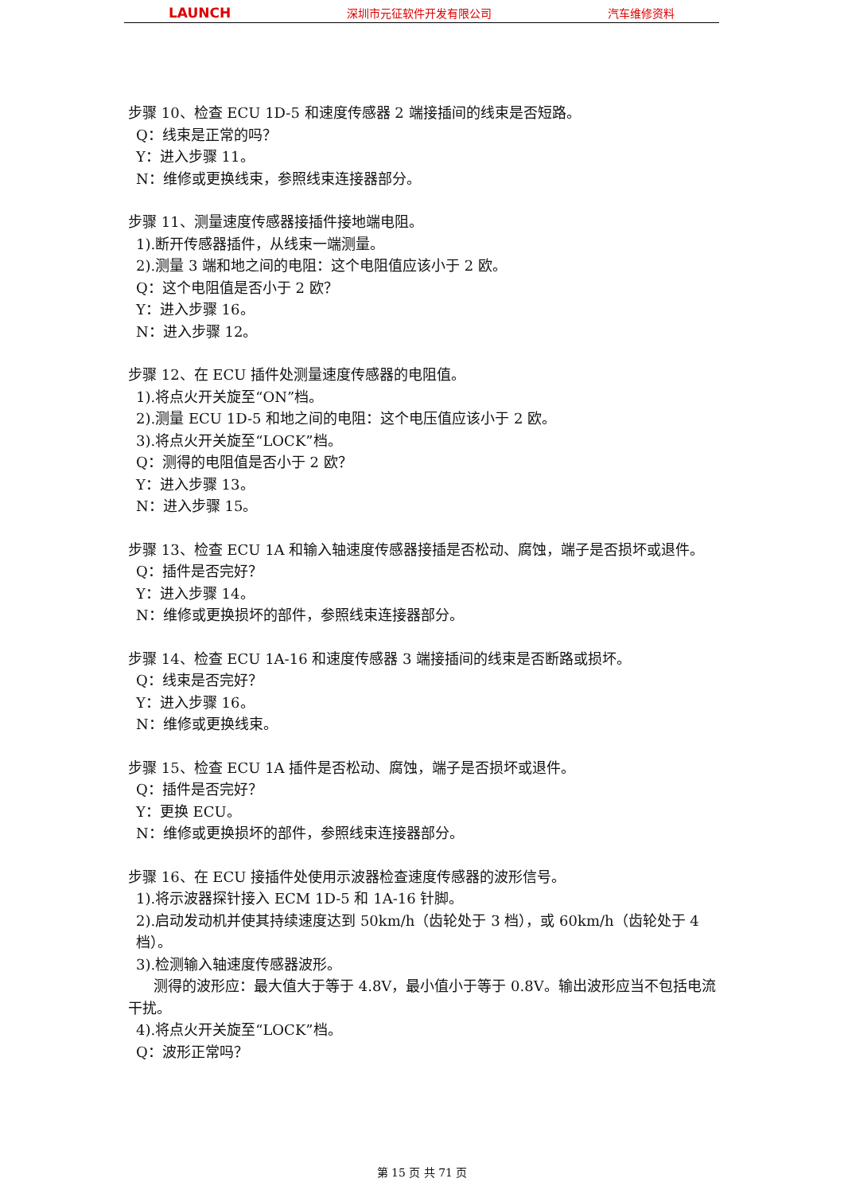LAUNCH 深圳市元征软件开发有限公司 汽车维修资料
步骤 10、检查 ECU 1D-5 和速度传感器 2 端接插间的线束是否短路。
Q：线束是正常的吗？
Y：进入步骤 11。
N：维修或更换线束，参照线束连接器部分。
步骤 11、测量速度传感器接插件接地端电阻。
1).断开传感器插件，从线束一端测量。
2).测量 3 端和地之间的电阻：这个电阻值应该小于 2 欧。
Q：这个电阻值是否小于 2 欧？
Y：进入步骤 16。
N：进入步骤 12。
步骤 12、在 ECU 插件处测量速度传感器的电阻值。
1).将点火开关旋至“ON”档。
2).测量 ECU 1D-5 和地之间的电阻：这个电压值应该小于 2 欧。
3).将点火开关旋至“LOCK”档。
Q：测得的电阻值是否小于 2 欧？
Y：进入步骤 13。
N：进入步骤 15。
步骤 13、检查 ECU 1A 和输入轴速度传感器接插是否松动、腐蚀，端子是否损坏或退件。
Q：插件是否完好？
Y：进入步骤 14。
N：维修或更换损坏的部件，参照线束连接器部分。
步骤 14、检查 ECU 1A-16 和速度传感器 3 端接插间的线束是否断路或损坏。
Q：线束是否完好？
Y：进入步骤 16。
N：维修或更换线束。
步骤 15、检查 ECU 1A 插件是否松动、腐蚀，端子是否损坏或退件。
Q：插件是否完好？
Y：更换 ECU。
N：维修或更换损坏的部件，参照线束连接器部分。
步骤 16、在 ECU 接插件处使用示波器检查速度传感器的波形信号。
1).将示波器探针接入 ECM 1D-5 和 1A-16 针脚。
2).启动发动机并使其持续速度达到 50km/h（齿轮处于 3 档），或 60km/h（齿轮处于 4 档）。
3).检测输入轴速度传感器波形。
测得的波形应：最大值大于等于 4.8V，最小值小于等于 0.8V。输出波形应当不包括电流干扰。
4).将点火开关旋至“LOCK”档。
Q：波形正常吗？
第 15 页 共 71 页